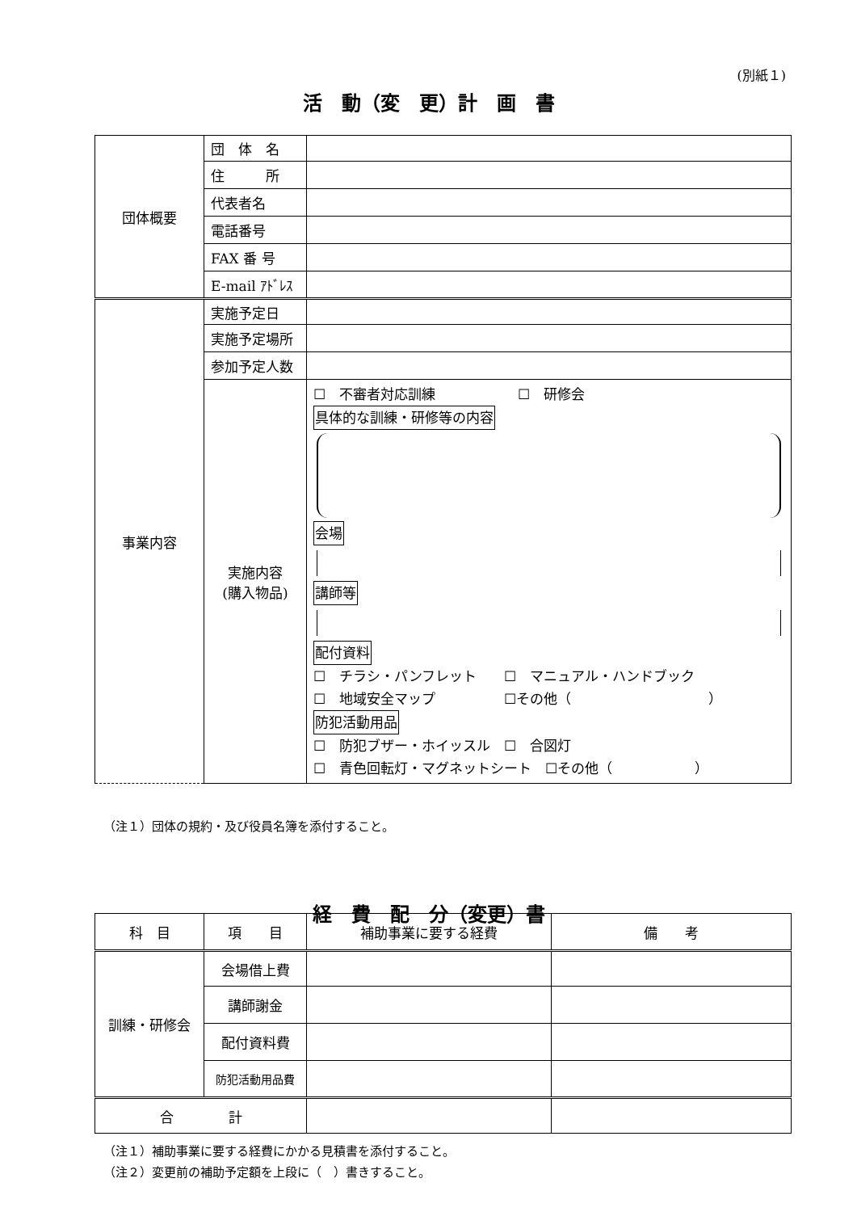(別紙１)
活　動（変　更）計　画　書
| 団体概要 | 団 体 名 | |
| | 住 所 | |
| | 代表者名 | |
| | 電話番号 | |
| | FAX 番 号 | |
| | E-mail ｱﾄﾞﾚｽ | |
| 事業内容 | 実施予定日 | |
| | 実施予定場所 | |
| | 参加予定人数 | |
| | 実施内容 (購入物品) | ☐ 不審者対応訓練 ☐ 研修会 具体的な訓練・研修等の内容 会場 講師等 配付資料 ☐ チラシ・パンフレット ☐ マニュアル・ハンドブック ☐ 地域安全マップ ☐その他（ ） 防犯活動用品 ☐ 防犯ブザー・ホイッスル ☐ 合図灯 ☐ 青色回転灯・マグネットシート ☐その他（ ） |
（注１）団体の規約・及び役員名簿を添付すること。
経　費　配　分（変更）書
| 科 目 | 項 目 | 補助事業に要する経費 | 備 考 |
| --- | --- | --- | --- |
| 訓練・研修会 | 会場借上費 | | |
| | 講師謝金 | | |
| | 配付資料費 | | |
| | 防犯活動用品費 | | |
| 合 計 | | | |
（注１）補助事業に要する経費にかかる見積書を添付すること。
（注２）変更前の補助予定額を上段に（　）書きすること。